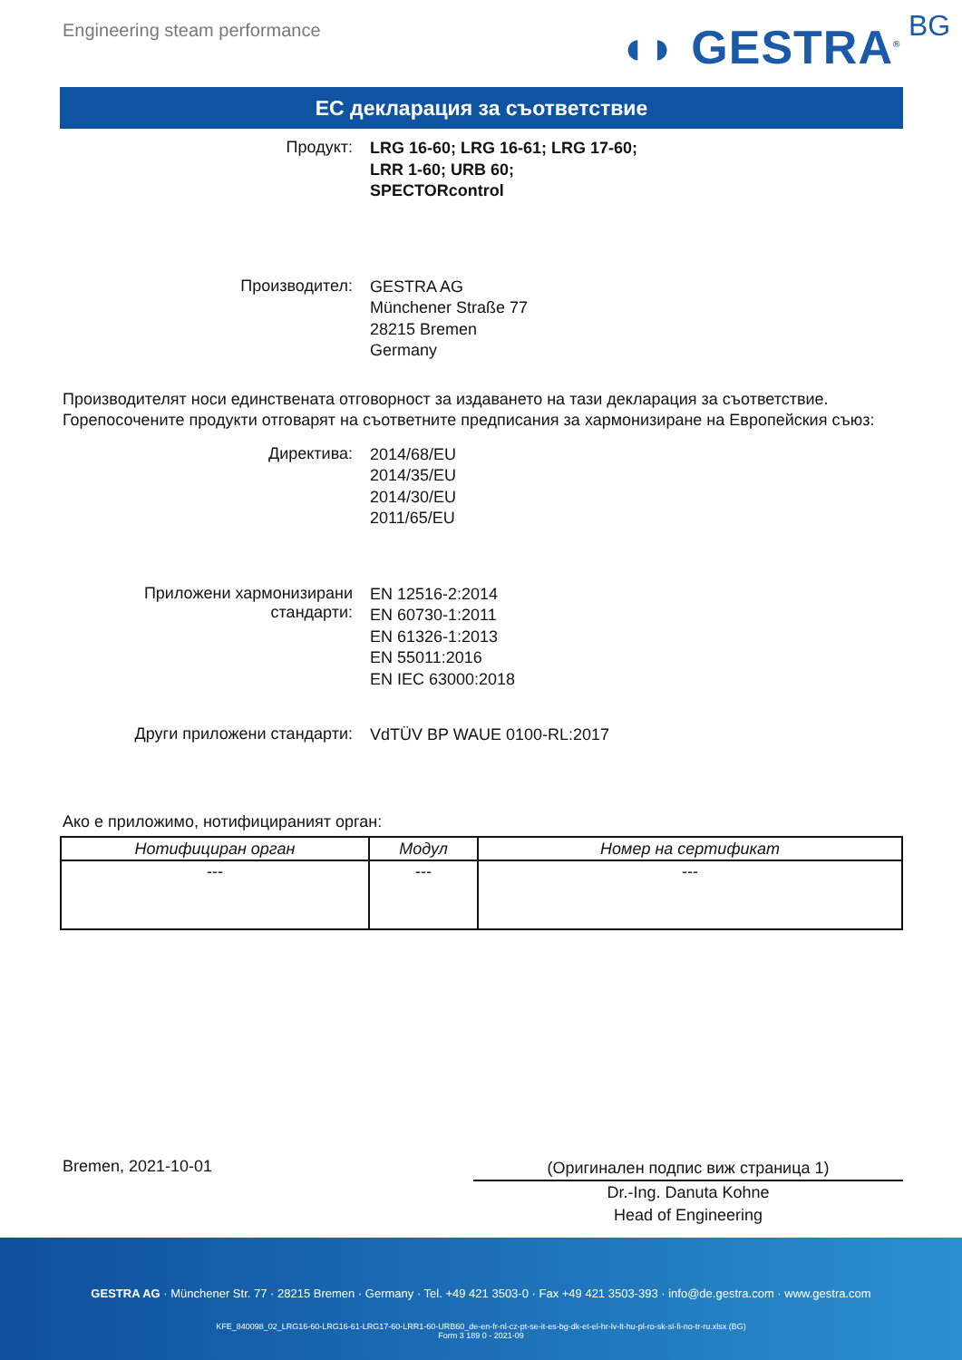Engineering steam performance ◖◗ GESTRA<sup>®</sup> BG
ЕС декларация за съответствие
Продукт:
LRG 16-60; LRG 16-61; LRG 17-60;
LRR 1-60; URB 60;
SPECTORcontrol
Производител:
GESTRA AG
Münchener Straße 77
28215 Bremen
Germany
Производителят носи единствената отговорност за издаването на тази декларация за съответствие. Горепосочените продукти отговарят на съответните предписания за хармонизиране на Европейския съюз:
Директива:
2014/68/EU
2014/35/EU
2014/30/EU
2011/65/EU
Приложени хармонизирани
стандарти:
EN 12516-2:2014
EN 60730-1:2011
EN 61326-1:2013
EN 55011:2016
EN IEC 63000:2018
Други приложени стандарти:
VdTÜV BP WAUE 0100-RL:2017
Ако е приложимо, нотифицираният орган:
| Нотифициран орган | Модул | Номер на сертификат |
| --- | --- | --- |
| --- | --- | --- |
Bremen, 2021-10-01
(Оригинален подпис виж страница 1)
Dr.-Ing. Danuta Kohne
Head of Engineering
GESTRA AG · Münchener Str. 77 · 28215 Bremen · Germany · Tel. +49 421 3503-0 · Fax +49 421 3503-393 · info@de.gestra.com · www.gestra.com
KFE_840098_02_LRG16-60-LRG16-61-LRG17-60-LRR1-60-URB60_de-en-fr-nl-cz-pt-se-it-es-bg-dk-et-el-hr-lv-lt-hu-pl-ro-sk-sl-fi-no-tr-ru.xlsx (BG)
Form 3 189 0 - 2021-09